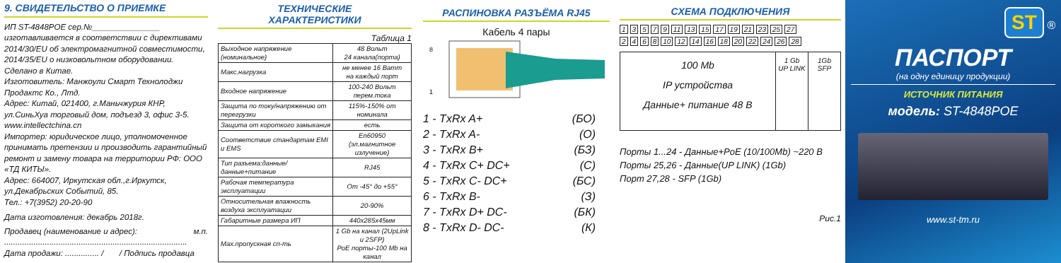9. СВИДЕТЕЛЬСТВО О ПРИЕМКЕ
ИП ST-4848POE сер.№_______________ изготавливается в соответствии с директивами 2014/30/EU об электромагнитной совместимости, 2014/35/EU о низковольтном оборудовании.
Сделано в Китае.
Изготовитель: Манжоули Смарт Технолоджи Продактс Ко., Лтд.
Адрес: Китай, 021400, г.Маньчжурия КНР, ул.СиньХуа торговый дом, подъезд 3, офис 3-5.
www.intellectchina.cn
Импортер: юридическое лицо, уполномоченное принимать претензии и производить гарантийный ремонт и замену товара на территории РФ: ООО «ТД КИТЫ».
Адрес: 664007, Иркутская обл.,г.Иркутск, ул.Декабрьских Событий, 85.
Тел.: +7(3952) 20-20-90
Дата изготовления: декабрь 2018г.
Продавец (наименование и адрес): м.п.
.................................................................................
Дата продажи: ............... / / Подпись продавца
ТЕХНИЧЕСКИЕ
ХАРАКТЕРИСТИКИ
Таблица 1
| Выходное напряжение (номинальное) | 48 Вольт 24 канала(порта) |
| Макс.нагрузка | не менее 16 Ватт на каждый порт |
| Входное напряжение | 100-240 Вольт перем.тока |
| Защита по току/напряжению от перегрузки | 115%-150% от номинала |
| Защита от короткого замыкания | есть |
| Соответствие стандартам EMI и EMS | En60950 (эл.магнитное излучение) |
| Тип разъема:данные/ данные+питание | RJ45 |
| Рабочая температура эксплуатации | От -45° до +55° |
| Относительная влажность воздуха эксплуатации | 20-90% |
| Габаритные размера ИП | 440x285x45мм |
| Max.пропускная сп-ть | 1 Gb на канал (2UpLink и 2SFP) PoE порты-100 Mb на канал |
РАСПИНОВКА РАЗЪЁМА RJ45
Кабель 4 пары
8
1
1 - TxRx A+ (БО)
2 - TxRx A- (О)
3 - TxRx B+ (БЗ)
4 - TxRx C+ DC+ (С)
5 - TxRx C- DC+ (БС)
6 - TxRx B- (З)
7 - TxRx D+ DC- (БК)
8 - TxRx D- DC- (К)
СХЕМА ПОДКЛЮЧЕНИЯ
13579 11 13 15 17 19 21 23 25 27
2468 10 12 14 16 18 20 22 24 26 28
100 Mb
IP устройства
Данные+ питание 48 В
1 Gb
UP LINK
1Gb
SFP
Порты 1...24 - Данные+PoE (10/100Mb) ~220 В
Порты 25,26 - Данные(UP LINK) (1Gb)
Порт 27,28 - SFP (1Gb)
Рис.1
ST ®
ПАСПОРТ
(на одну единицу продукции)
ИСТОЧНИК ПИТАНИЯ
модель: ST-4848POE
www.st-tm.ru